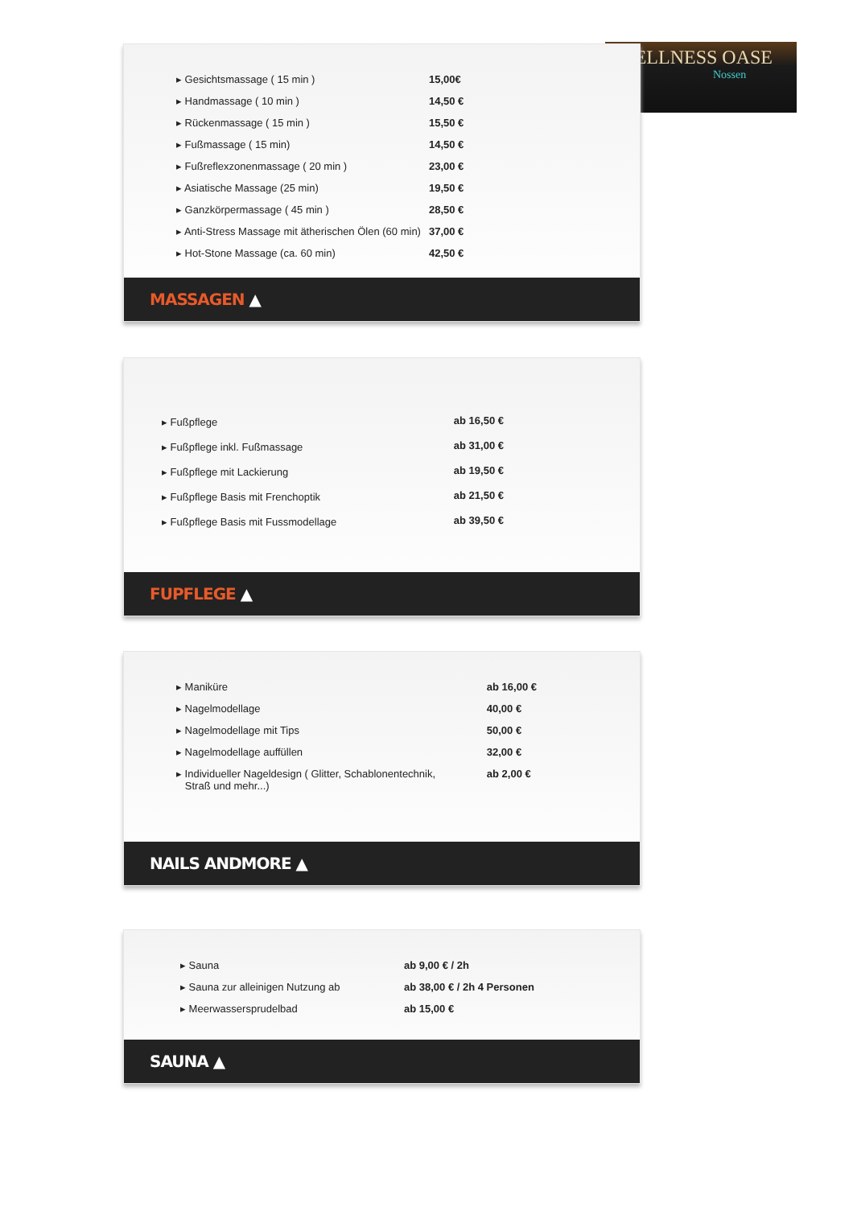WELLNESS OASE
Nossen
| ▸ Gesichtsmassage ( 15 min ) | 15,00€ |
| ▸ Handmassage ( 10 min ) | 14,50 € |
| ▸ Rückenmassage ( 15 min ) | 15,50 € |
| ▸ Fußmassage ( 15 min) | 14,50 € |
| ▸ Fußreflexzonenmassage ( 20 min ) | 23,00 € |
| ▸ Asiatische Massage (25 min) | 19,50 € |
| ▸ Ganzkörpermassage ( 45 min ) | 28,50 € |
| ▸ Anti-Stress Massage mit ätherischen Ölen (60 min) | 37,00 € |
| ▸ Hot-Stone Massage (ca. 60 min) | 42,50 € |
MASSAGEN ▲
| ▸ Fußpflege | ab 16,50 € |
| ▸ Fußpflege inkl. Fußmassage | ab 31,00 € |
| ▸ Fußpflege mit Lackierung | ab 19,50 € |
| ▸ Fußpflege Basis mit Frenchoptik | ab 21,50 € |
| ▸ Fußpflege Basis mit Fussmodellage | ab 39,50 € |
FUPFLEGE ▲
| ▸ Maniküre | ab 16,00 € |
| ▸ Nagelmodellage | 40,00 € |
| ▸ Nagelmodellage mit Tips | 50,00 € |
| ▸ Nagelmodellage auffüllen | 32,00 € |
| ▸ Individueller Nageldesign ( Glitter, Schablonentechnik, Straß und mehr...) | ab 2,00 € |
NAILS ANDMORE ▲
| ▸ Sauna | ab 9,00 € / 2h |
| ▸ Sauna zur alleinigen Nutzung ab | ab 38,00 € / 2h 4 Personen |
| ▸ Meerwassersprudelbad | ab 15,00 € |
SAUNA ▲